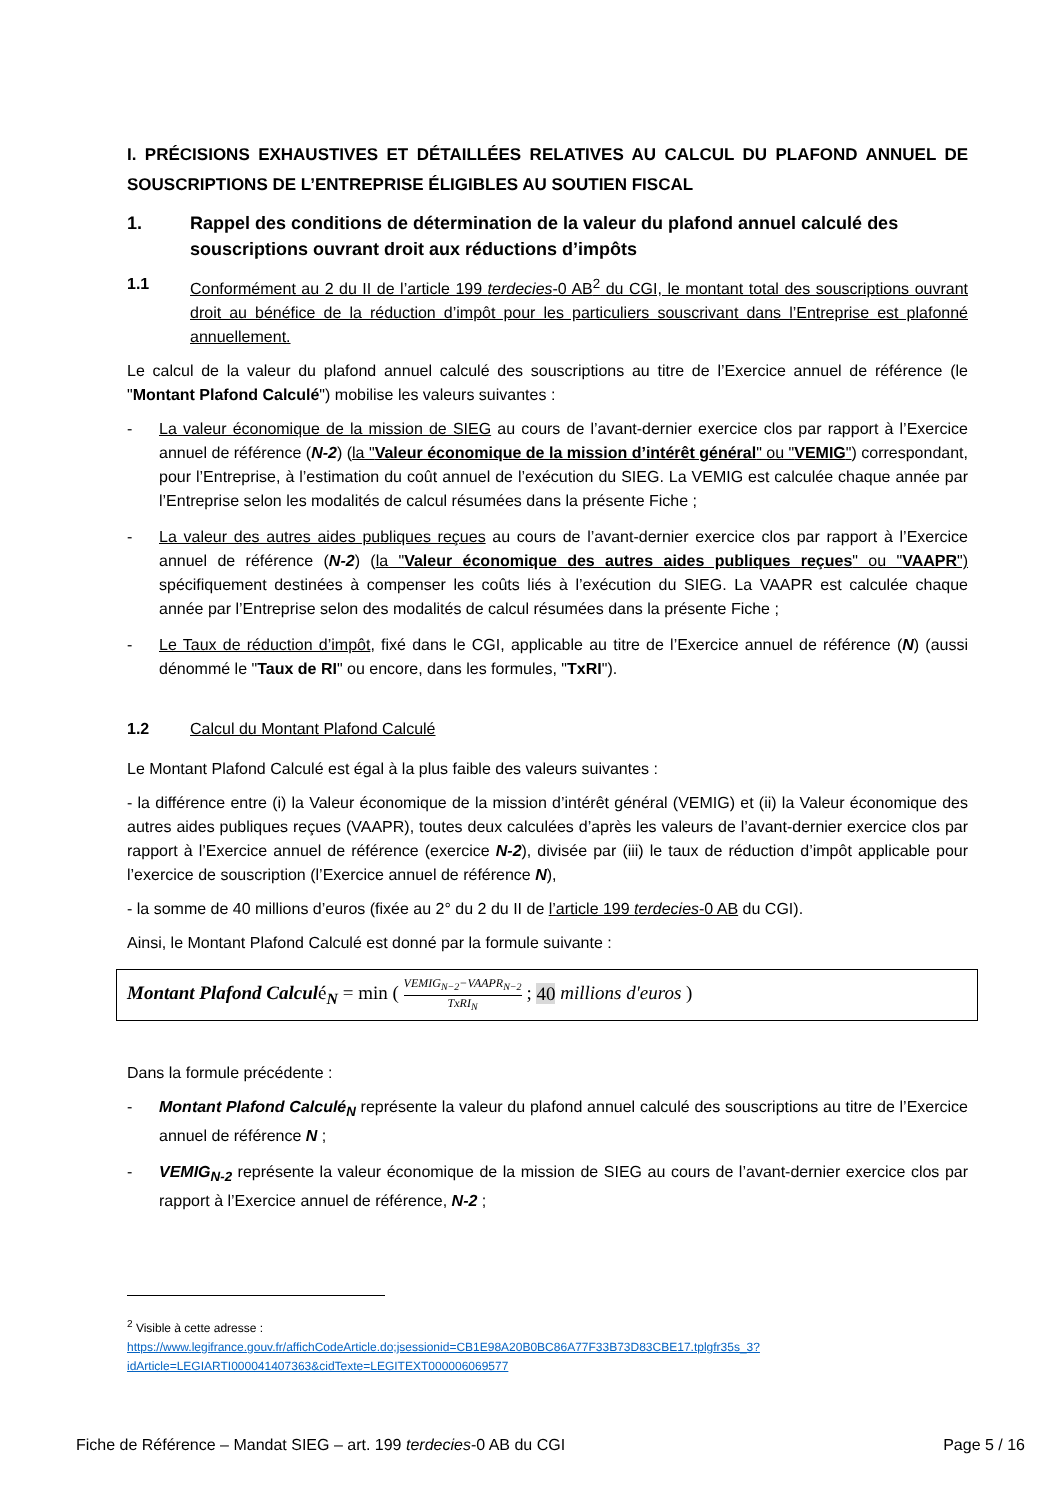I. PRÉCISIONS EXHAUSTIVES ET DÉTAILLÉES RELATIVES AU CALCUL DU PLAFOND ANNUEL DE SOUSCRIPTIONS DE L’ENTREPRISE ÉLIGIBLES AU SOUTIEN FISCAL
1. Rappel des conditions de détermination de la valeur du plafond annuel calculé des souscriptions ouvrant droit aux réductions d’impôts
1.1 Conformément au 2 du II de l’article 199 terdecies-0 AB<sup>2</sup> du CGI, le montant total des souscriptions ouvrant droit au bénéfice de la réduction d’impôt pour les particuliers souscrivant dans l’Entreprise est plafonné annuellement.
Le calcul de la valeur du plafond annuel calculé des souscriptions au titre de l’Exercice annuel de référence (le "Montant Plafond Calculé") mobilise les valeurs suivantes :
- La valeur économique de la mission de SIEG au cours de l’avant-dernier exercice clos par rapport à l’Exercice annuel de référence (N-2) (la "Valeur économique de la mission d’intérêt général" ou "VEMIG") correspondant, pour l’Entreprise, à l’estimation du coût annuel de l’exécution du SIEG. La VEMIG est calculée chaque année par l’Entreprise selon les modalités de calcul résumées dans la présente Fiche ;
- La valeur des autres aides publiques reçues au cours de l’avant-dernier exercice clos par rapport à l’Exercice annuel de référence (N-2) (la "Valeur économique des autres aides publiques reçues" ou "VAAPR") spécifiquement destinées à compenser les coûts liés à l’exécution du SIEG. La VAAPR est calculée chaque année par l’Entreprise selon des modalités de calcul résumées dans la présente Fiche ;
- Le Taux de réduction d’impôt, fixé dans le CGI, applicable au titre de l’Exercice annuel de référence (N) (aussi dénommé le "Taux de RI" ou encore, dans les formules, "TxRI").
1.2 Calcul du Montant Plafond Calculé
Le Montant Plafond Calculé est égal à la plus faible des valeurs suivantes :
- la différence entre (i) la Valeur économique de la mission d’intérêt général (VEMIG) et (ii) la Valeur économique des autres aides publiques reçues (VAAPR), toutes deux calculées d’après les valeurs de l’avant-dernier exercice clos par rapport à l’Exercice annuel de référence (exercice N-2), divisée par (iii) le taux de réduction d’impôt applicable pour l’exercice de souscription (l’Exercice annuel de référence N),
- la somme de 40 millions d’euros (fixée au 2° du 2 du II de l’article 199 terdecies-0 AB du CGI).
Ainsi, le Montant Plafond Calculé est donné par la formule suivante :
Montant Plafond Calculé<sub>N</sub> = min ( VEMIG<sub>N−2</sub>−VAAPR<sub>N−2</sub> TxRI<sub>N</sub> ; 40 millions d′euros )
Dans la formule précédente :
- Montant Plafond Calculé<sub>N</sub> représente la valeur du plafond annuel calculé des souscriptions au titre de l’Exercice annuel de référence N ;
- VEMIG<sub>N-2</sub> représente la valeur économique de la mission de SIEG au cours de l’avant-dernier exercice clos par rapport à l’Exercice annuel de référence, N-2 ;
<sup>2</sup> Visible à cette adresse :
https://www.legifrance.gouv.fr/affichCodeArticle.do;jsessionid=CB1E98A20B0BC86A77F33B73D83CBE17.tplgfr35s_3?idArticle=LEGIARTI000041407363&cidTexte=LEGITEXT000006069577
Fiche de Référence – Mandat SIEG – art. 199 terdecies-0 AB du CGI Page 5 / 16